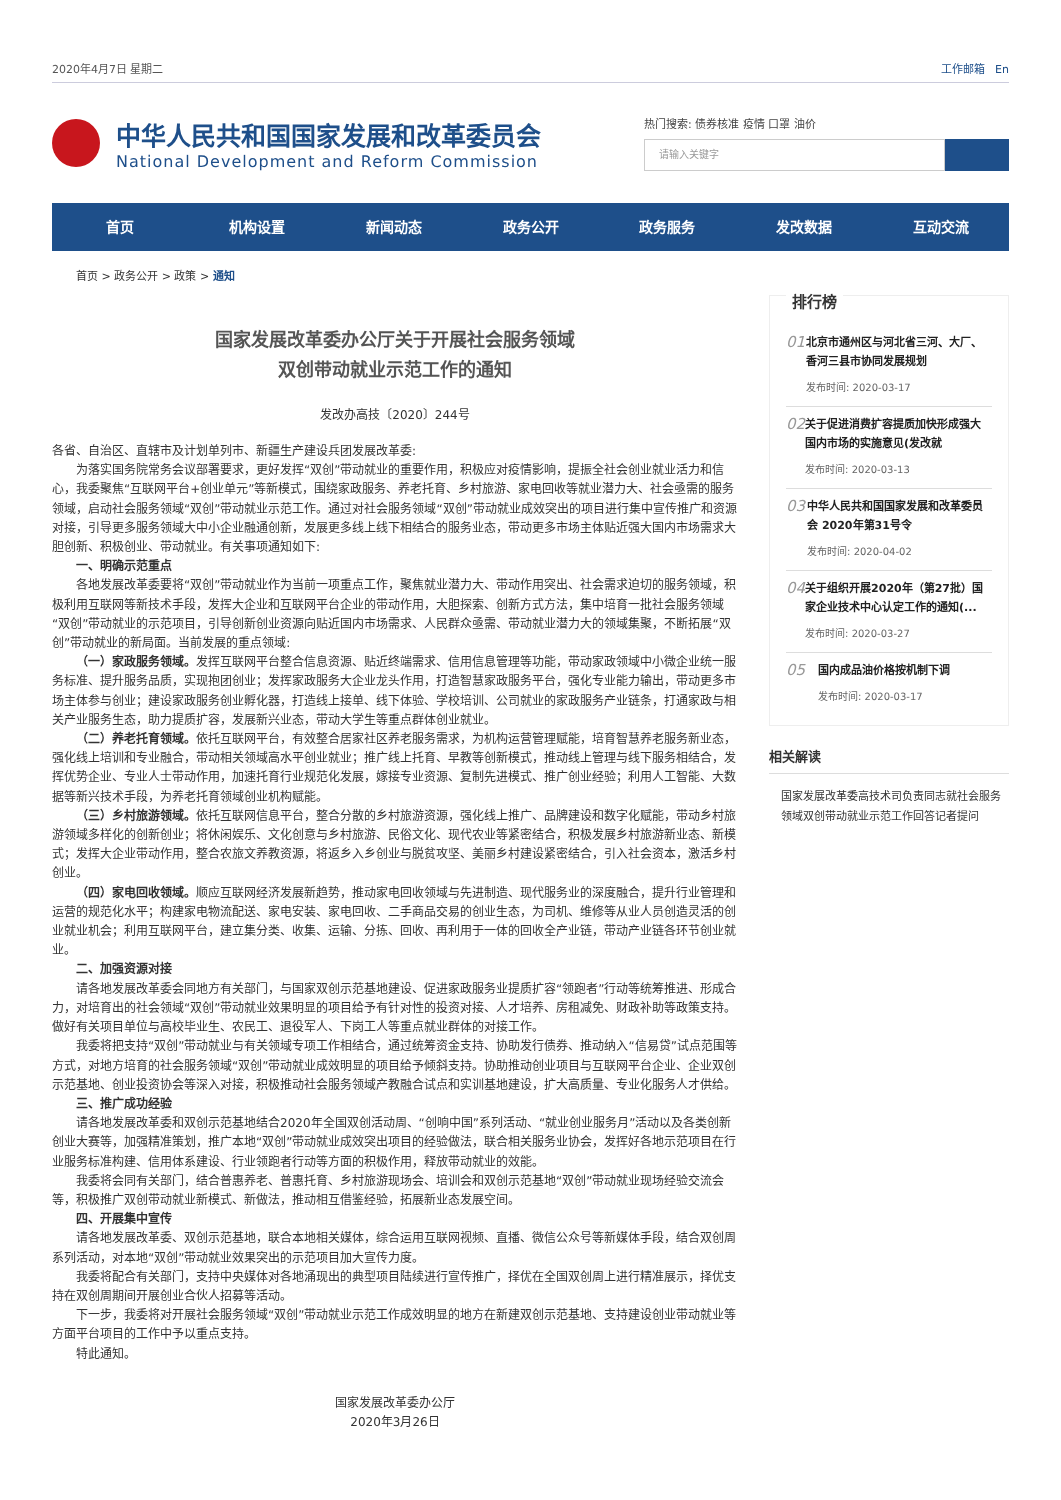2020年4月7日 星期二 工作邮箱 En
中华人民共和国国家发展和改革委员会
National Development and Reform Commission
热门搜索: 债券核准 疫情 口罩 油价
请输入关键字
首页 机构设置 新闻动态 政务公开 政务服务 发改数据 互动交流
首页 > 政务公开 > 政策 > 通知
国家发展改革委办公厅关于开展社会服务领域
双创带动就业示范工作的通知
发改办高技〔2020〕244号
各省、自治区、直辖市及计划单列市、新疆生产建设兵团发展改革委:
为落实国务院常务会议部署要求，更好发挥“双创”带动就业的重要作用，积极应对疫情影响，提振全社会创业就业活力和信心，我委聚焦“互联网平台+创业单元”等新模式，围绕家政服务、养老托育、乡村旅游、家电回收等就业潜力大、社会亟需的服务领域，启动社会服务领域“双创”带动就业示范工作。通过对社会服务领域“双创”带动就业成效突出的项目进行集中宣传推广和资源对接，引导更多服务领域大中小企业融通创新，发展更多线上线下相结合的服务业态，带动更多市场主体贴近强大国内市场需求大胆创新、积极创业、带动就业。有关事项通知如下:
一、明确示范重点
各地发展改革委要将“双创”带动就业作为当前一项重点工作，聚焦就业潜力大、带动作用突出、社会需求迫切的服务领域，积极利用互联网等新技术手段，发挥大企业和互联网平台企业的带动作用，大胆探索、创新方式方法，集中培育一批社会服务领域“双创”带动就业的示范项目，引导创新创业资源向贴近国内市场需求、人民群众亟需、带动就业潜力大的领域集聚，不断拓展“双创”带动就业的新局面。当前发展的重点领域:
（一）家政服务领域。发挥互联网平台整合信息资源、贴近终端需求、信用信息管理等功能，带动家政领域中小微企业统一服务标准、提升服务品质，实现抱团创业；发挥家政服务大企业龙头作用，打造智慧家政服务平台，强化专业能力输出，带动更多市场主体参与创业；建设家政服务创业孵化器，打造线上接单、线下体验、学校培训、公司就业的家政服务产业链条，打通家政与相关产业服务生态，助力提质扩容，发展新兴业态，带动大学生等重点群体创业就业。
（二）养老托育领域。依托互联网平台，有效整合居家社区养老服务需求，为机构运营管理赋能，培育智慧养老服务新业态，强化线上培训和专业融合，带动相关领域高水平创业就业；推广线上托育、早教等创新模式，推动线上管理与线下服务相结合，发挥优势企业、专业人士带动作用，加速托育行业规范化发展，嫁接专业资源、复制先进模式、推广创业经验；利用人工智能、大数据等新兴技术手段，为养老托育领域创业机构赋能。
（三）乡村旅游领域。依托互联网信息平台，整合分散的乡村旅游资源，强化线上推广、品牌建设和数字化赋能，带动乡村旅游领域多样化的创新创业；将休闲娱乐、文化创意与乡村旅游、民俗文化、现代农业等紧密结合，积极发展乡村旅游新业态、新模式；发挥大企业带动作用，整合农旅文养教资源，将返乡入乡创业与脱贫攻坚、美丽乡村建设紧密结合，引入社会资本，激活乡村创业。
（四）家电回收领域。顺应互联网经济发展新趋势，推动家电回收领域与先进制造、现代服务业的深度融合，提升行业管理和运营的规范化水平；构建家电物流配送、家电安装、家电回收、二手商品交易的创业生态，为司机、维修等从业人员创造灵活的创业就业机会；利用互联网平台，建立集分类、收集、运输、分拣、回收、再利用于一体的回收全产业链，带动产业链各环节创业就业。
二、加强资源对接
请各地发展改革委会同地方有关部门，与国家双创示范基地建设、促进家政服务业提质扩容“领跑者”行动等统筹推进、形成合力，对培育出的社会领域“双创”带动就业效果明显的项目给予有针对性的投资对接、人才培养、房租减免、财政补助等政策支持。做好有关项目单位与高校毕业生、农民工、退役军人、下岗工人等重点就业群体的对接工作。
我委将把支持“双创”带动就业与有关领域专项工作相结合，通过统筹资金支持、协助发行债券、推动纳入“信易贷”试点范围等方式，对地方培育的社会服务领域“双创”带动就业成效明显的项目给予倾斜支持。协助推动创业项目与互联网平台企业、企业双创示范基地、创业投资协会等深入对接，积极推动社会服务领域产教融合试点和实训基地建设，扩大高质量、专业化服务人才供给。
三、推广成功经验
请各地发展改革委和双创示范基地结合2020年全国双创活动周、“创响中国”系列活动、“就业创业服务月”活动以及各类创新创业大赛等，加强精准策划，推广本地“双创”带动就业成效突出项目的经验做法，联合相关服务业协会，发挥好各地示范项目在行业服务标准构建、信用体系建设、行业领跑者行动等方面的积极作用，释放带动就业的效能。
我委将会同有关部门，结合普惠养老、普惠托育、乡村旅游现场会、培训会和双创示范基地“双创”带动就业现场经验交流会等，积极推广双创带动就业新模式、新做法，推动相互借鉴经验，拓展新业态发展空间。
四、开展集中宣传
请各地发展改革委、双创示范基地，联合本地相关媒体，综合运用互联网视频、直播、微信公众号等新媒体手段，结合双创周系列活动，对本地“双创”带动就业效果突出的示范项目加大宣传力度。
我委将配合有关部门，支持中央媒体对各地涌现出的典型项目陆续进行宣传推广，择优在全国双创周上进行精准展示，择优支持在双创周期间开展创业合伙人招募等活动。
下一步，我委将对开展社会服务领域“双创”带动就业示范工作成效明显的地方在新建双创示范基地、支持建设创业带动就业等方面平台项目的工作中予以重点支持。
特此通知。
国家发展改革委办公厅
2020年3月26日
排行榜
01
北京市通州区与河北省三河、大厂、香河三县市协同发展规划
发布时间: 2020-03-17
02
关于促进消费扩容提质加快形成强大国内市场的实施意见(发改就
发布时间: 2020-03-13
03
中华人民共和国国家发展和改革委员会 2020年第31号令
发布时间: 2020-04-02
04
关于组织开展2020年（第27批）国家企业技术中心认定工作的通知(...
发布时间: 2020-03-27
05
国内成品油价格按机制下调
发布时间: 2020-03-17
相关解读
国家发展改革委高技术司负责同志就社会服务领域双创带动就业示范工作回答记者提问